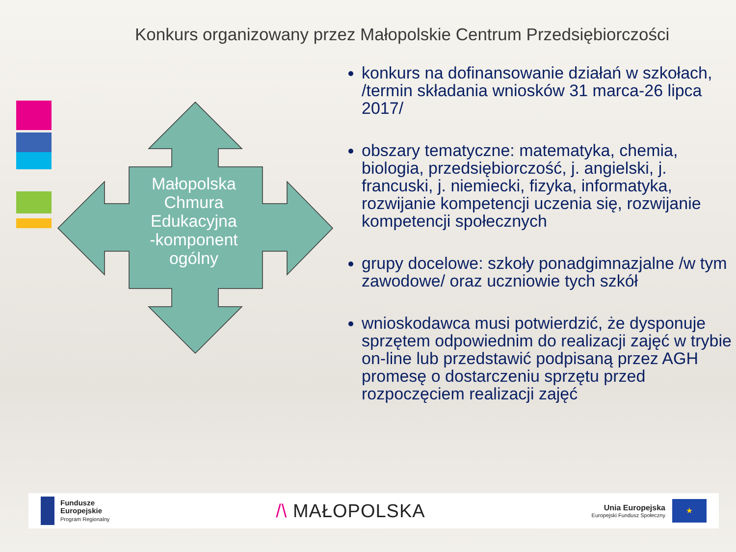Konkurs organizowany przez Małopolskie Centrum Przedsiębiorczości
Małopolska
Chmura
Edukacyjna
-komponent
ogólny
konkurs na dofinansowanie działań w szkołach, /termin składania wniosków 31 marca-26 lipca 2017/
obszary tematyczne: matematyka, chemia, biologia, przedsiębiorczość, j. angielski, j. francuski, j. niemiecki, fizyka, informatyka, rozwijanie kompetencji uczenia się, rozwijanie kompetencji społecznych
grupy docelowe: szkoły ponadgimnazjalne /w tym zawodowe/ oraz uczniowie tych szkół
wnioskodawca musi potwierdzić, że dysponuje sprzętem odpowiednim do realizacji zajęć w trybie on-line lub przedstawić podpisaną przez AGH promesę o dostarczeniu sprzętu przed rozpoczęciem realizacji zajęć
Fundusze
Europejskie
Program Regionalny
/\ MAŁOPOLSKA
Unia Europejska
Europejski Fundusz Społeczny
★